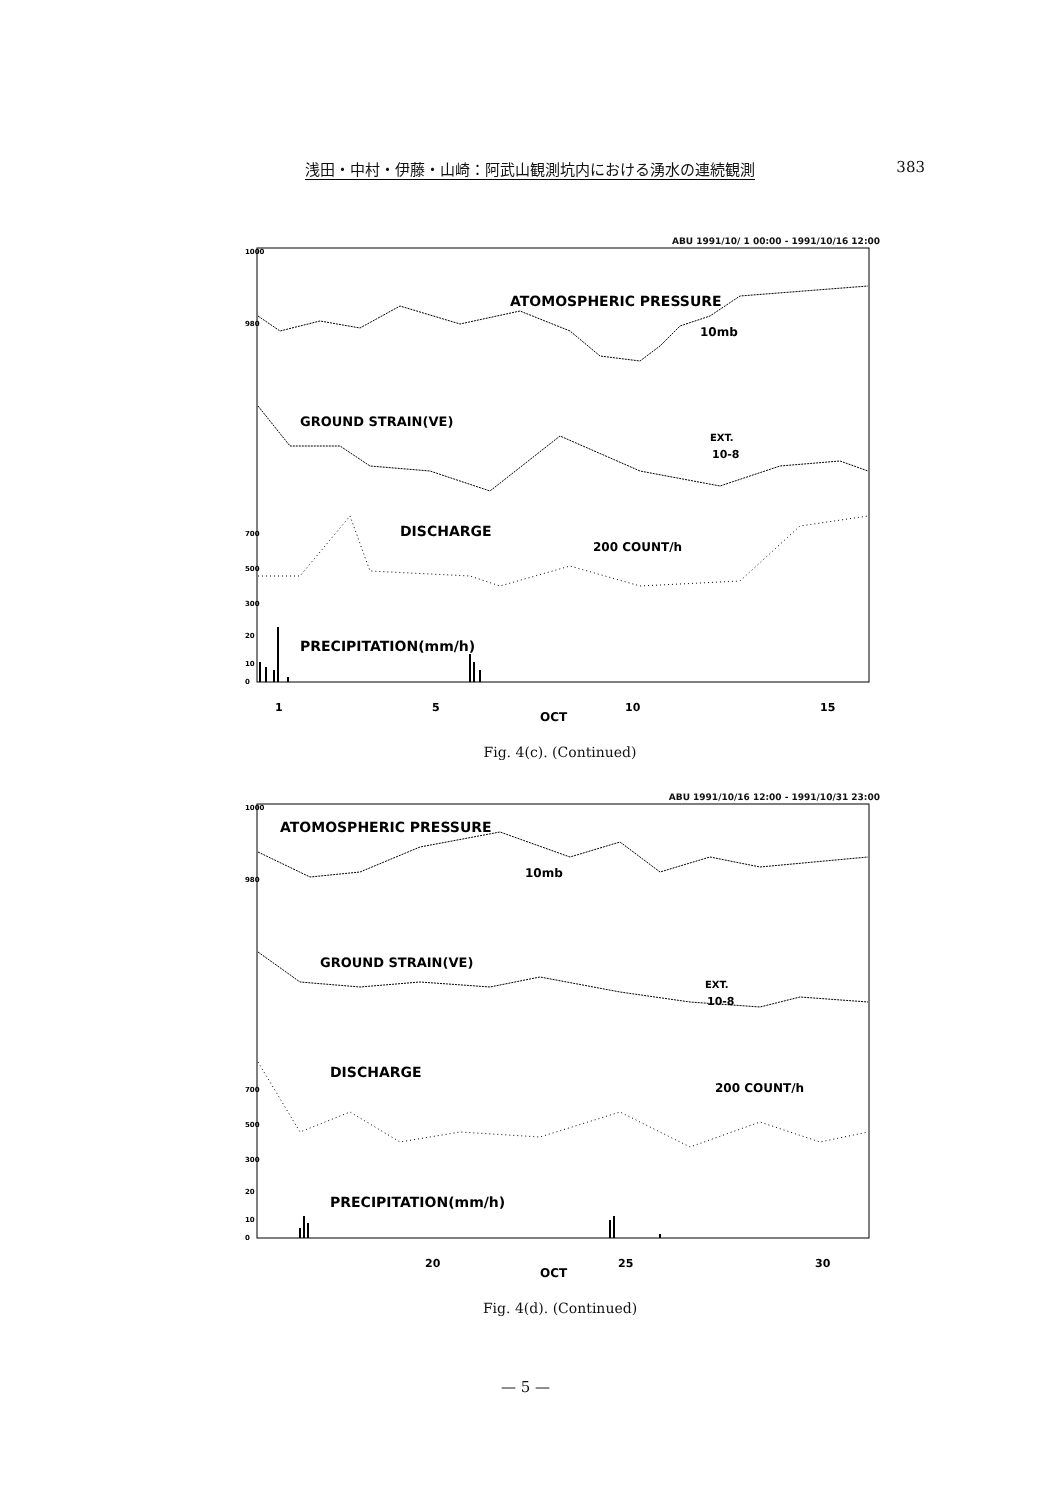浅田・中村・伊藤・山崎：阿武山観測坑内における湧水の連続観測 383
ABU 1991/10/ 1 00:00 - 1991/10/16 12:00
1000
980
700
500
300
20
10
0
ATOMOSPHERIC PRESSURE
10mb
GROUND STRAIN(VE)
EXT.
10-8
DISCHARGE
200 COUNT/h
PRECIPITATION(mm/h)
1
5
10
15
OCT
Fig. 4(c). (Continued)
ABU 1991/10/16 12:00 - 1991/10/31 23:00
1000
980
700
500
300
20
10
0
ATOMOSPHERIC PRESSURE
10mb
GROUND STRAIN(VE)
EXT.
10-8
DISCHARGE
200 COUNT/h
PRECIPITATION(mm/h)
20
25
30
OCT
Fig. 4(d). (Continued)
— 5 —